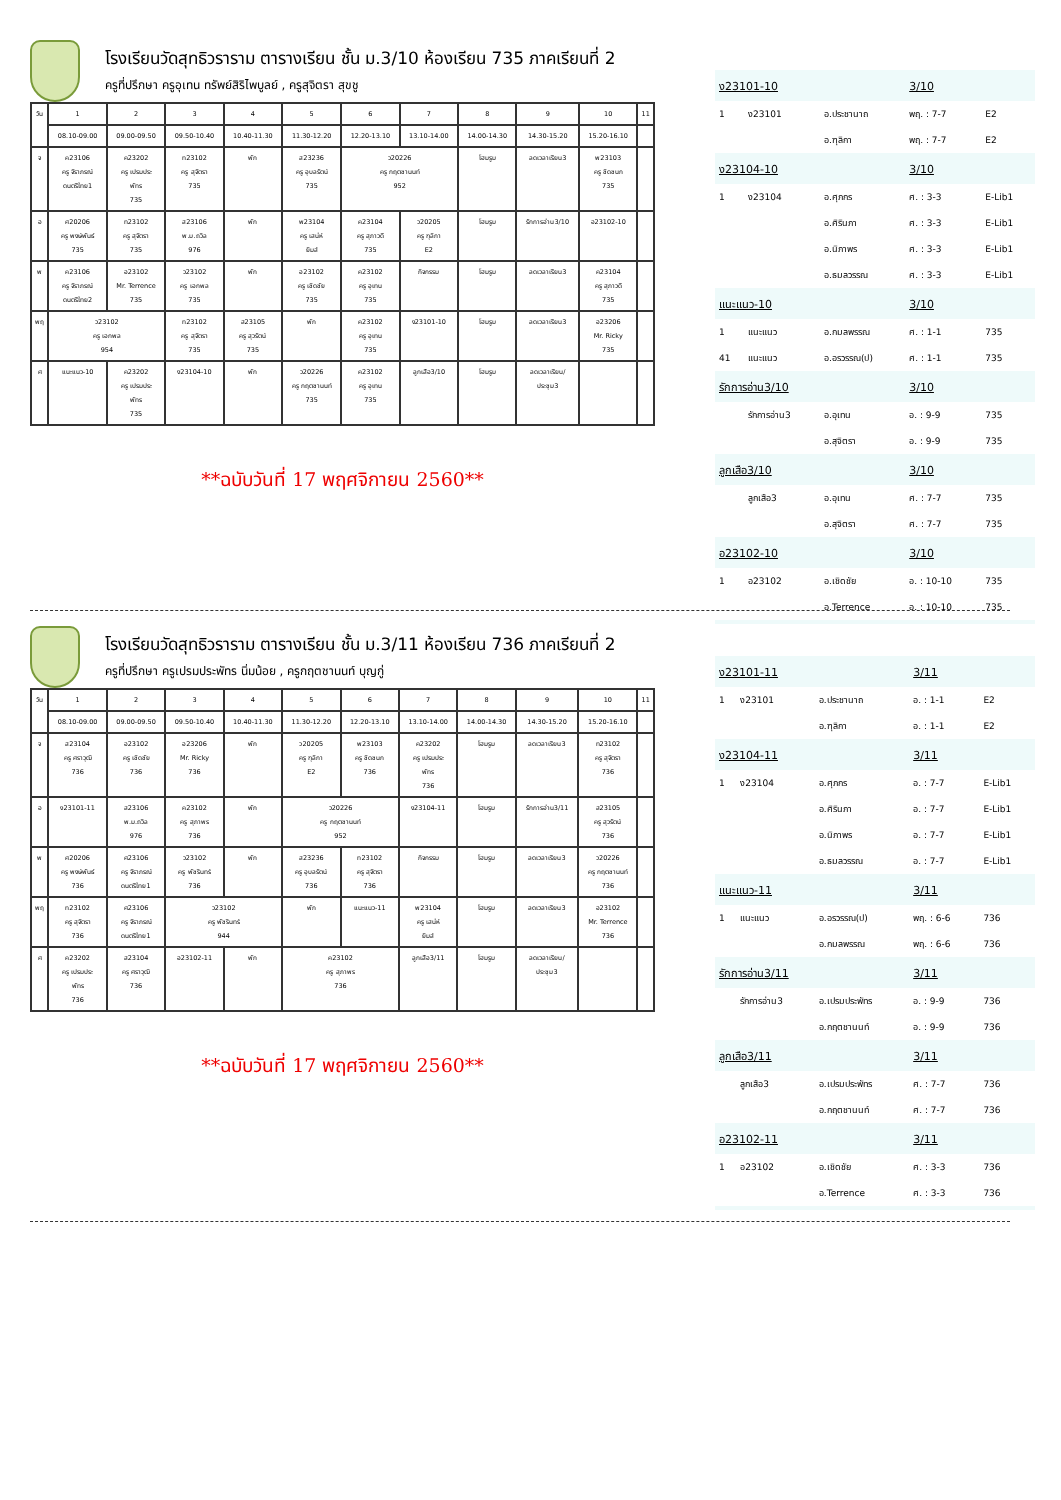โรงเรียนวัดสุทธิวราราม ตารางเรียน ชั้น ม.3/10 ห้องเรียน 735 ภาคเรียนที่ 2
ครูที่ปรึกษา ครูอุเทน ทรัพย์สิริไพบูลย์ , ครูสุจิตรา สุขชู
| วัน | 1 | 2 | 3 | 4 | 5 | 6 | 7 | 8 | 9 | 10 | 11 |
| --- | --- | --- | --- | --- | --- | --- | --- | --- | --- | --- | --- |
| | 08.10-09.00 | 09.00-09.50 | 09.50-10.40 | 10.40-11.30 | 11.30-12.20 | 12.20-13.10 | 13.10-14.00 | 14.00-14.30 | 14.30-15.20 | 15.20-16.10 | |
| จ | ค23106 ครู จิราภรณ์ ดนตรีไทย1 | ค23202 ครู เปรมประ พัทร 735 | ท23102 ครู สุจิตรา 735 | พัก | ส23236 ครู อุบลรัตน์ 735 | ว20226 ครู กฤตชานนท์ 952 | | โฮมรูม | ลดเวลาเรียน3 | พ23103 ครู ชิดชนก 735 | |
| อ | ศ20206 ครู พงษ์พันธ์ 735 | ท23102 ครู สุจิตรา 735 | ส23106 พ.ม.ถวิล 976 | พัก | พ23104 ครู เสน่ห์ ยิมส์ | ค23104 ครู สุภาวดี 735 | ว20205 ครู ฑุลิกา E2 | โฮมรูม | รักการอ่าน3/10 | อ23102-10 | |
| พ | ค23106 ครู จิราภรณ์ ดนตรีไทย2 | อ23102 Mr. Terrence 735 | ว23102 ครู เอกพล 735 | พัก | อ23102 ครู เชิดชัย 735 | ค23102 ครู อุเทน 735 | กิจกรรม | โฮมรูม | ลดเวลาเรียน3 | ค23104 ครู สุภาวดี 735 | |
| พฤ | ว23102 ครู เอกพล 954 | | ท23102 ครู สุจิตรา 735 | ส23105 ครู สุวรัตน์ 735 | พัก | ค23102 ครู อุเทน 735 | ง23101-10 | โฮมรูม | ลดเวลาเรียน3 | อ23206 Mr. Ricky 735 | |
| ศ | แนะแนว-10 | ค23202 ครู เปรมประ พัทร 735 | ง23104-10 | พัก | ว20226 ครู กฤตชานนท์ 735 | ค23102 ครู อุเทน 735 | ลูกเสือ3/10 | โฮมรูม | ลดเวลาเรียน/ ประชุม3 | | |
**ฉบับวันที่ 17 พฤศจิกายน 2560**
| ง23101-10 | | | 3/10 | |
| 1 | ง23101 | อ.ประชานาถ | พฤ. : 7-7 | E2 |
| | | อ.ฑุลิกา | พฤ. : 7-7 | E2 |
| ง23104-10 | | | 3/10 | |
| 1 | ง23104 | อ.ศุภกร | ศ. : 3-3 | E-Lib1 |
| | | อ.ศิรินภา | ศ. : 3-3 | E-Lib1 |
| | | อ.นิภาพร | ศ. : 3-3 | E-Lib1 |
| | | อ.ธมลวรรณ | ศ. : 3-3 | E-Lib1 |
| แนะแนว-10 | | | 3/10 | |
| 1 | แนะแนว | อ.กมลพรรณ | ศ. : 1-1 | 735 |
| 41 | แนะแนว | อ.อรวรรณ(ป) | ศ. : 1-1 | 735 |
| รักการอ่าน3/10 | | | 3/10 | |
| | รักการอ่าน3 | อ.อุเทน | อ. : 9-9 | 735 |
| | | อ.สุจิตรา | อ. : 9-9 | 735 |
| ลูกเสือ3/10 | | | 3/10 | |
| | ลูกเสือ3 | อ.อุเทน | ศ. : 7-7 | 735 |
| | | อ.สุจิตรา | ศ. : 7-7 | 735 |
| อ23102-10 | | | 3/10 | |
| 1 | อ23102 | อ.เชิดชัย | อ. : 10-10 | 735 |
| | | อ.Terrence | อ. : 10-10 | 735 |
โรงเรียนวัดสุทธิวราราม ตารางเรียน ชั้น ม.3/11 ห้องเรียน 736 ภาคเรียนที่ 2
ครูที่ปรึกษา ครูเปรมประพัทร นิ่มน้อย , ครูกฤตชานนท์ บุญกู่
| วัน | 1 | 2 | 3 | 4 | 5 | 6 | 7 | 8 | 9 | 10 | 11 |
| --- | --- | --- | --- | --- | --- | --- | --- | --- | --- | --- | --- |
| | 08.10-09.00 | 09.00-09.50 | 09.50-10.40 | 10.40-11.30 | 11.30-12.20 | 12.20-13.10 | 13.10-14.00 | 14.00-14.30 | 14.30-15.20 | 15.20-16.10 | |
| จ | ส23104 ครู ศราวุฒิ 736 | อ23102 ครู เชิดชัย 736 | อ23206 Mr. Ricky 736 | พัก | ว20205 ครู ฑุลิกา E2 | พ23103 ครู ชิดชนก 736 | ค23202 ครู เปรมประ พัทร 736 | โฮมรูม | ลดเวลาเรียน3 | ท23102 ครู สุจิตรา 736 | |
| อ | ง23101-11 | ส23106 พ.ม.ถวิล 976 | ค23102 ครู สุภาพร 736 | พัก | ว20226 ครู กฤตชานนท์ 952 | | ง23104-11 | โฮมรูม | รักการอ่าน3/11 | ส23105 ครู สุวรัตน์ 736 | |
| พ | ศ20206 ครู พงษ์พันธ์ 736 | ศ23106 ครู จิราภรณ์ ดนตรีไทย1 | ว23102 ครู พัชรินทร์ 736 | พัก | ส23236 ครู อุบลรัตน์ 736 | ท23102 ครู สุจิตรา 736 | กิจกรรม | โฮมรูม | ลดเวลาเรียน3 | ว20226 ครู กฤตชานนท์ 736 | |
| พฤ | ท23102 ครู สุจิตรา 736 | ศ23106 ครู จิราภรณ์ ดนตรีไทย1 | ว23102 ครู พัชรินทร์ 944 | | พัก | แนะแนว-11 | พ23104 ครู เสน่ห์ ยิมส์ | โฮมรูม | ลดเวลาเรียน3 | อ23102 Mr. Terrence 736 | |
| ศ | ค23202 ครู เปรมประ พัทร 736 | ส23104 ครู ศราวุฒิ 736 | อ23102-11 | พัก | ค23102 ครู สุภาพร 736 | | ลูกเสือ3/11 | โฮมรูม | ลดเวลาเรียน/ ประชุม3 | | |
**ฉบับวันที่ 17 พฤศจิกายน 2560**
| ง23101-11 | | | 3/11 | |
| 1 | ง23101 | อ.ประชานาถ | อ. : 1-1 | E2 |
| | | อ.ฑุลิกา | อ. : 1-1 | E2 |
| ง23104-11 | | | 3/11 | |
| 1 | ง23104 | อ.ศุภกร | อ. : 7-7 | E-Lib1 |
| | | อ.ศิรินภา | อ. : 7-7 | E-Lib1 |
| | | อ.นิภาพร | อ. : 7-7 | E-Lib1 |
| | | อ.ธมลวรรณ | อ. : 7-7 | E-Lib1 |
| แนะแนว-11 | | | 3/11 | |
| 1 | แนะแนว | อ.อรวรรณ(ป) | พฤ. : 6-6 | 736 |
| | | อ.กมลพรรณ | พฤ. : 6-6 | 736 |
| รักการอ่าน3/11 | | | 3/11 | |
| | รักการอ่าน3 | อ.เปรมประพัทร | อ. : 9-9 | 736 |
| | | อ.กฤตชานนท์ | อ. : 9-9 | 736 |
| ลูกเสือ3/11 | | | 3/11 | |
| | ลูกเสือ3 | อ.เปรมประพัทร | ศ. : 7-7 | 736 |
| | | อ.กฤตชานนท์ | ศ. : 7-7 | 736 |
| อ23102-11 | | | 3/11 | |
| 1 | อ23102 | อ.เชิดชัย | ศ. : 3-3 | 736 |
| | | อ.Terrence | ศ. : 3-3 | 736 |